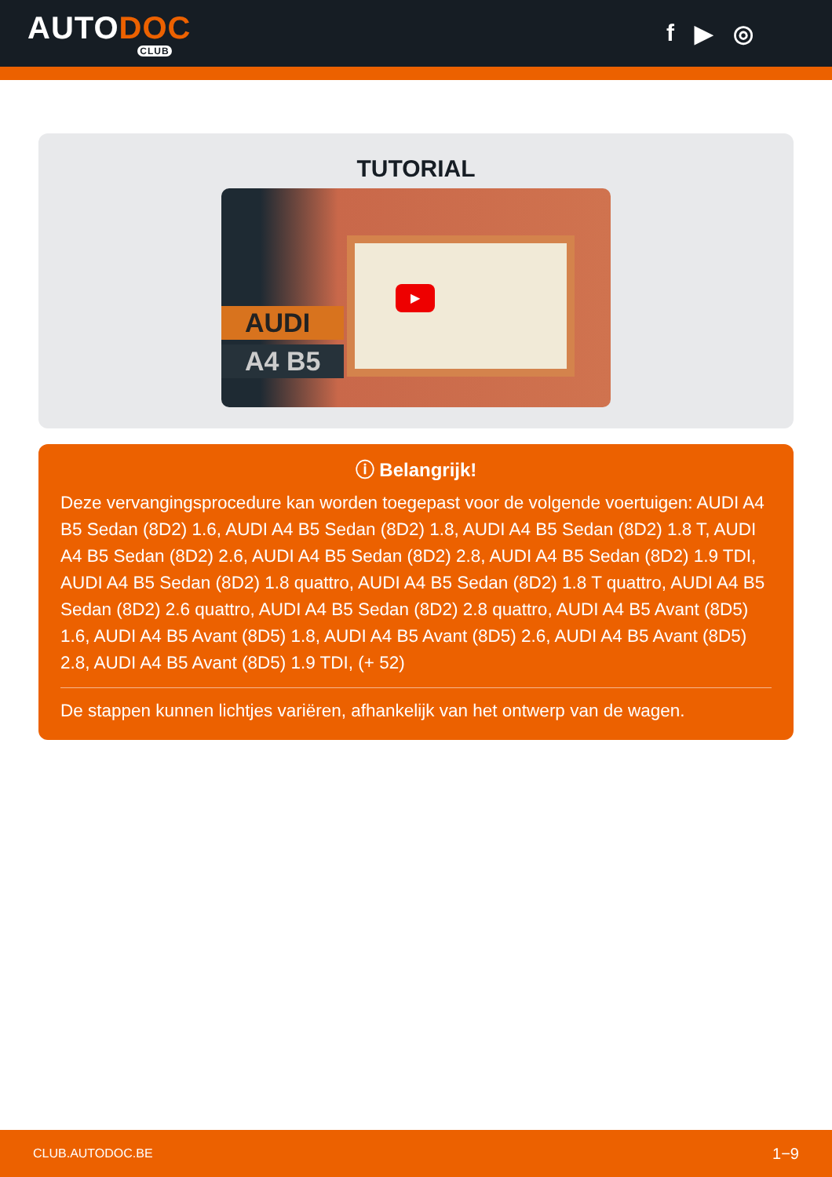AUTODOC
CLUB
f ▶ ◎
TUTORIAL
▶
AUDI
A4 B5
ⓘ Belangrijk!
Deze vervangingsprocedure kan worden toegepast voor de volgende voertuigen: AUDI A4 B5 Sedan (8D2) 1.6, AUDI A4 B5 Sedan (8D2) 1.8, AUDI A4 B5 Sedan (8D2) 1.8 T, AUDI A4 B5 Sedan (8D2) 2.6, AUDI A4 B5 Sedan (8D2) 2.8, AUDI A4 B5 Sedan (8D2) 1.9 TDI, AUDI A4 B5 Sedan (8D2) 1.8 quattro, AUDI A4 B5 Sedan (8D2) 1.8 T quattro, AUDI A4 B5 Sedan (8D2) 2.6 quattro, AUDI A4 B5 Sedan (8D2) 2.8 quattro, AUDI A4 B5 Avant (8D5) 1.6, AUDI A4 B5 Avant (8D5) 1.8, AUDI A4 B5 Avant (8D5) 2.6, AUDI A4 B5 Avant (8D5) 2.8, AUDI A4 B5 Avant (8D5) 1.9 TDI, (+ 52)
De stappen kunnen lichtjes variëren, afhankelijk van het ontwerp van de wagen.
CLUB.AUTODOC.BE 1−9